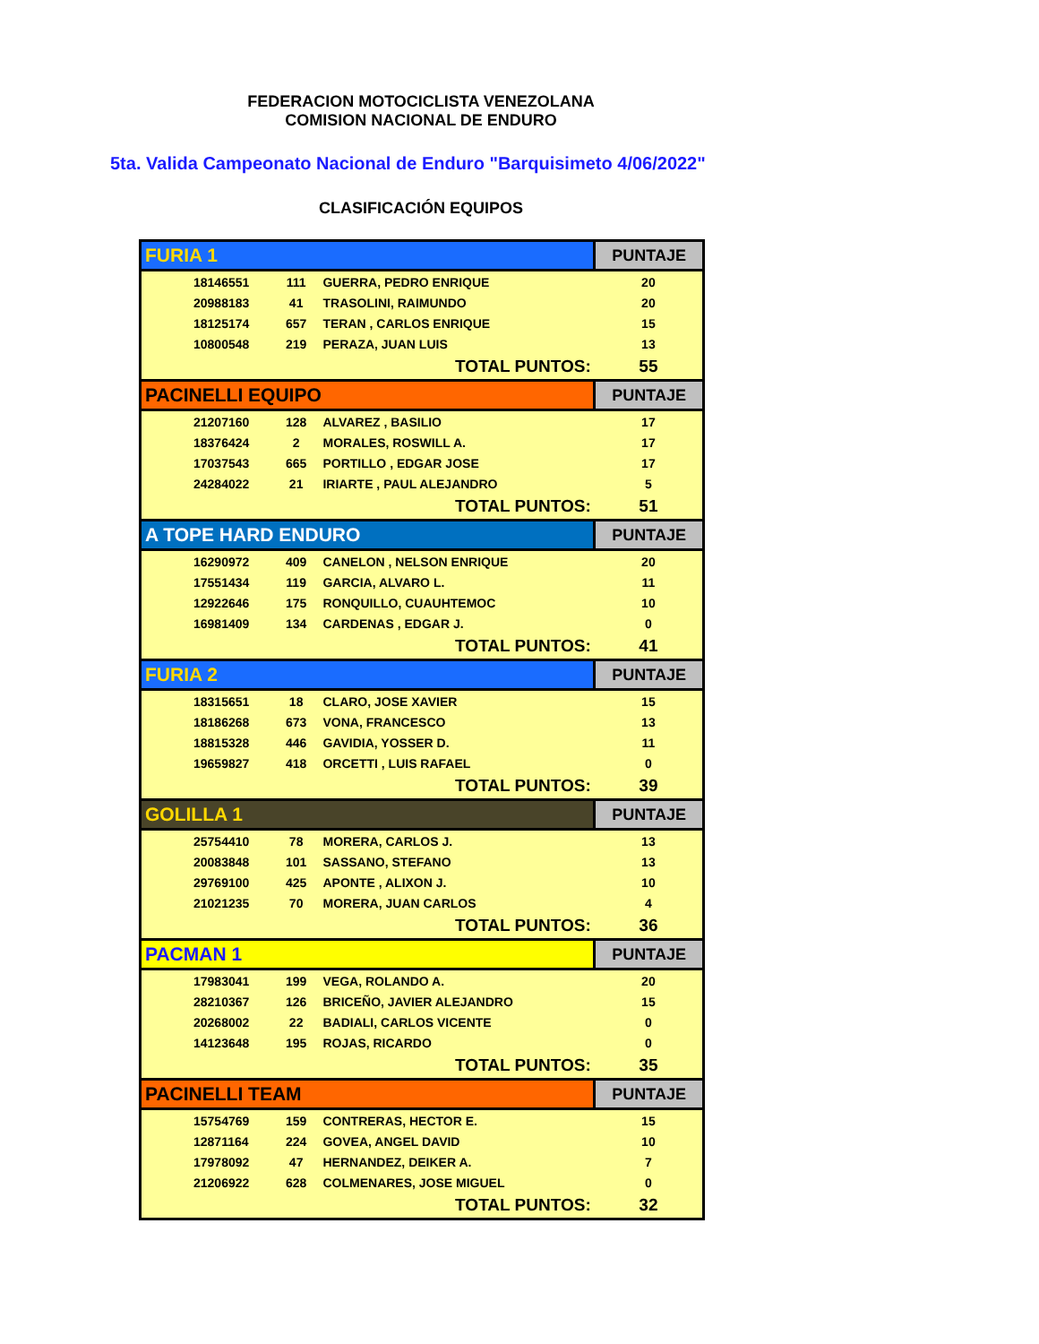FEDERACION MOTOCICLISTA VENEZOLANA
COMISION NACIONAL DE ENDURO
5ta. Valida Campeonato Nacional de Enduro "Barquisimeto 4/06/2022"
CLASIFICACIÓN EQUIPOS
| FURIA 1 | | | | PUNTAJE |
| | 18146551 | 111 | GUERRA, PEDRO ENRIQUE | 20 |
| | 20988183 | 41 | TRASOLINI, RAIMUNDO | 20 |
| | 18125174 | 657 | TERAN , CARLOS ENRIQUE | 15 |
| | 10800548 | 219 | PERAZA, JUAN LUIS | 13 |
| TOTAL PUNTOS: | | | | 55 |
| PACINELLI EQUIPO | | | | PUNTAJE |
| | 21207160 | 128 | ALVAREZ , BASILIO | 17 |
| | 18376424 | 2 | MORALES, ROSWILL A. | 17 |
| | 17037543 | 665 | PORTILLO , EDGAR JOSE | 17 |
| | 24284022 | 21 | IRIARTE , PAUL ALEJANDRO | 5 |
| TOTAL PUNTOS: | | | | 51 |
| A TOPE HARD ENDURO | | | | PUNTAJE |
| | 16290972 | 409 | CANELON , NELSON ENRIQUE | 20 |
| | 17551434 | 119 | GARCIA, ALVARO L. | 11 |
| | 12922646 | 175 | RONQUILLO, CUAUHTEMOC | 10 |
| | 16981409 | 134 | CARDENAS , EDGAR J. | 0 |
| TOTAL PUNTOS: | | | | 41 |
| FURIA 2 | | | | PUNTAJE |
| | 18315651 | 18 | CLARO, JOSE XAVIER | 15 |
| | 18186268 | 673 | VONA, FRANCESCO | 13 |
| | 18815328 | 446 | GAVIDIA, YOSSER D. | 11 |
| | 19659827 | 418 | ORCETTI , LUIS RAFAEL | 0 |
| TOTAL PUNTOS: | | | | 39 |
| GOLILLA 1 | | | | PUNTAJE |
| | 25754410 | 78 | MORERA, CARLOS J. | 13 |
| | 20083848 | 101 | SASSANO, STEFANO | 13 |
| | 29769100 | 425 | APONTE , ALIXON J. | 10 |
| | 21021235 | 70 | MORERA, JUAN CARLOS | 4 |
| TOTAL PUNTOS: | | | | 36 |
| PACMAN 1 | | | | PUNTAJE |
| | 17983041 | 199 | VEGA, ROLANDO A. | 20 |
| | 28210367 | 126 | BRICEÑO, JAVIER ALEJANDRO | 15 |
| | 20268002 | 22 | BADIALI, CARLOS VICENTE | 0 |
| | 14123648 | 195 | ROJAS, RICARDO | 0 |
| TOTAL PUNTOS: | | | | 35 |
| PACINELLI TEAM | | | | PUNTAJE |
| | 15754769 | 159 | CONTRERAS, HECTOR E. | 15 |
| | 12871164 | 224 | GOVEA, ANGEL DAVID | 10 |
| | 17978092 | 47 | HERNANDEZ, DEIKER A. | 7 |
| | 21206922 | 628 | COLMENARES, JOSE MIGUEL | 0 |
| TOTAL PUNTOS: | | | | 32 |